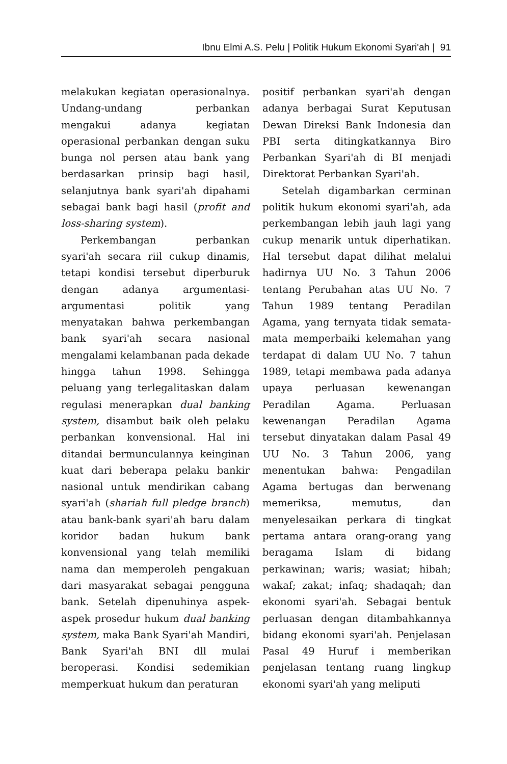Ibnu Elmi A.S. Pelu | Politik Hukum Ekonomi Syari'ah | 91
melakukan kegiatan operasionalnya. Undang-undang perbankan mengakui adanya kegiatan operasional perbankan dengan suku bunga nol persen atau bank yang berdasarkan prinsip bagi hasil, selanjutnya bank syari'ah dipahami sebagai bank bagi hasil (profit and loss-sharing system).
Perkembangan perbankan syari'ah secara riil cukup dinamis, tetapi kondisi tersebut diperburuk dengan adanya argumentasi-argumentasi politik yang menyatakan bahwa perkembangan bank syari'ah secara nasional mengalami kelambanan pada dekade hingga tahun 1998. Sehingga peluang yang terlegalitaskan dalam regulasi menerapkan dual banking system, disambut baik oleh pelaku perbankan konvensional. Hal ini ditandai bermunculannya keinginan kuat dari beberapa pelaku bankir nasional untuk mendirikan cabang syari'ah (shariah full pledge branch) atau bank-bank syari'ah baru dalam koridor badan hukum bank konvensional yang telah memiliki nama dan memperoleh pengakuan dari masyarakat sebagai pengguna bank. Setelah dipenuhinya aspek-aspek prosedur hukum dual banking system, maka Bank Syari'ah Mandiri, Bank Syari'ah BNI dll mulai beroperasi. Kondisi sedemikian memperkuat hukum dan peraturan
positif perbankan syari'ah dengan adanya berbagai Surat Keputusan Dewan Direksi Bank Indonesia dan PBI serta ditingkatkannya Biro Perbankan Syari'ah di BI menjadi Direktorat Perbankan Syari'ah.
Setelah digambarkan cerminan politik hukum ekonomi syari'ah, ada perkembangan lebih jauh lagi yang cukup menarik untuk diperhatikan. Hal tersebut dapat dilihat melalui hadirnya UU No. 3 Tahun 2006 tentang Perubahan atas UU No. 7 Tahun 1989 tentang Peradilan Agama, yang ternyata tidak semata-mata memperbaiki kelemahan yang terdapat di dalam UU No. 7 tahun 1989, tetapi membawa pada adanya upaya perluasan kewenangan Peradilan Agama. Perluasan kewenangan Peradilan Agama tersebut dinyatakan dalam Pasal 49 UU No. 3 Tahun 2006, yang menentukan bahwa: Pengadilan Agama bertugas dan berwenang memeriksa, memutus, dan menyelesaikan perkara di tingkat pertama antara orang-orang yang beragama Islam di bidang perkawinan; waris; wasiat; hibah; wakaf; zakat; infaq; shadaqah; dan ekonomi syari'ah. Sebagai bentuk perluasan dengan ditambahkannya bidang ekonomi syari'ah. Penjelasan Pasal 49 Huruf i memberikan penjelasan tentang ruang lingkup ekonomi syari'ah yang meliputi